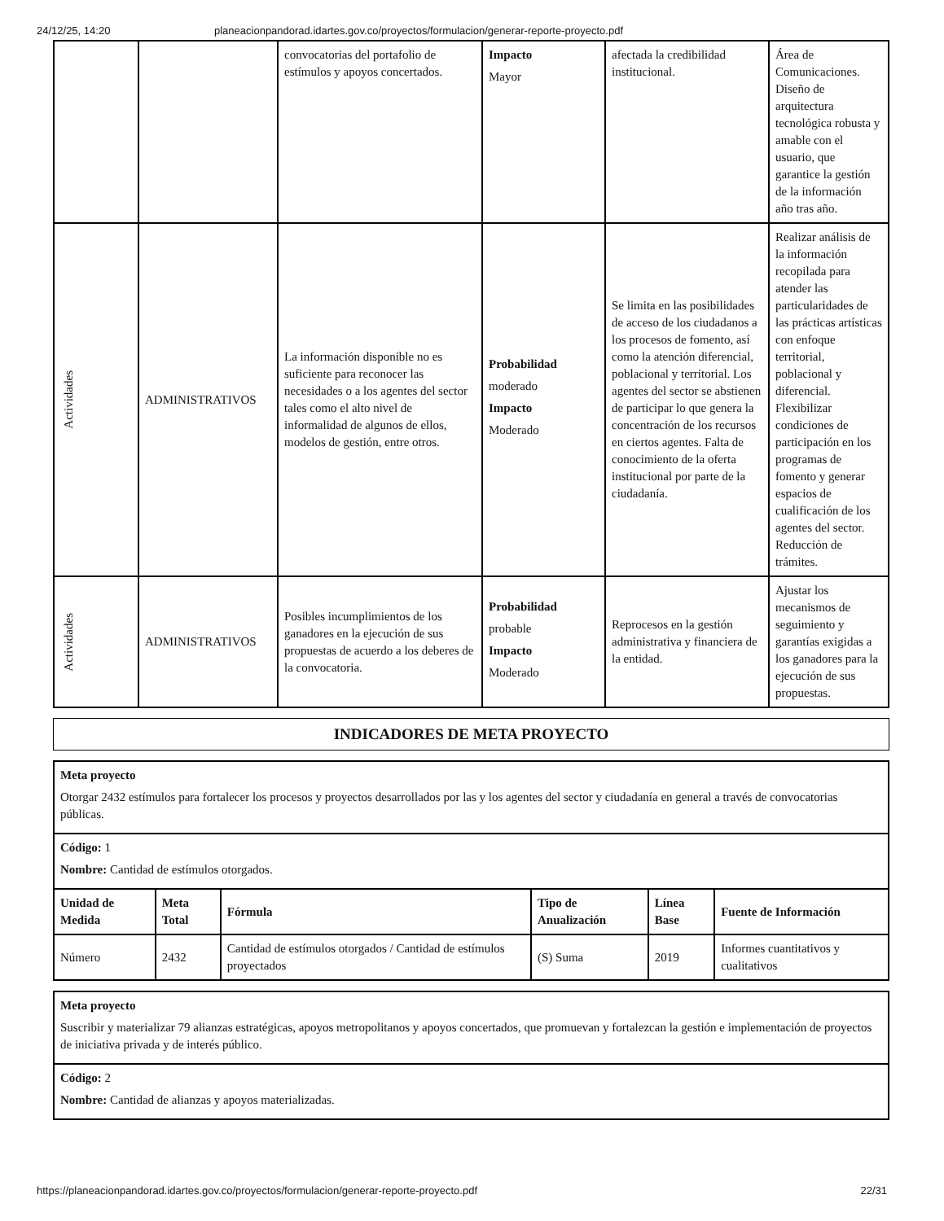24/12/25, 14:20 planeacionpandorad.idartes.gov.co/proyectos/formulacion/generar-reporte-proyecto.pdf
| | | convocatorias del portafolio de estímulos y apoyos concertados. | Impacto Mayor | afectada la credibilidad institucional. | Área de Comunicaciones. Diseño de arquitectura tecnológica robusta y amable con el usuario, que garantice la gestión de la información año tras año. |
| Actividades | ADMINISTRATIVOS | La información disponible no es suficiente para reconocer las necesidades o a los agentes del sector tales como el alto nivel de informalidad de algunos de ellos, modelos de gestión, entre otros. | Probabilidad moderado Impacto Moderado | Se limita en las posibilidades de acceso de los ciudadanos a los procesos de fomento, así como la atención diferencial, poblacional y territorial. Los agentes del sector se abstienen de participar lo que genera la concentración de los recursos en ciertos agentes. Falta de conocimiento de la oferta institucional por parte de la ciudadanía. | Realizar análisis de la información recopilada para atender las particularidades de las prácticas artísticas con enfoque territorial, poblacional y diferencial. Flexibilizar condiciones de participación en los programas de fomento y generar espacios de cualificación de los agentes del sector. Reducción de trámites. |
| Actividades | ADMINISTRATIVOS | Posibles incumplimientos de los ganadores en la ejecución de sus propuestas de acuerdo a los deberes de la convocatoria. | Probabilidad probable Impacto Moderado | Reprocesos en la gestión administrativa y financiera de la entidad. | Ajustar los mecanismos de seguimiento y garantías exigidas a los ganadores para la ejecución de sus propuestas. |
INDICADORES DE META PROYECTO
| Meta proyecto Otorgar 2432 estímulos para fortalecer los procesos y proyectos desarrollados por las y los agentes del sector y ciudadanía en general a través de convocatorias públicas. | | | | | |
| Código: 1 Nombre: Cantidad de estímulos otorgados. | | | | | |
| Unidad de Medida | Meta Total | Fórmula | Tipo de Anualización | Línea Base | Fuente de Información |
| Número | 2432 | Cantidad de estímulos otorgados / Cantidad de estímulos proyectados | (S) Suma | 2019 | Informes cuantitativos y cualitativos |
| Meta proyecto Suscribir y materializar 79 alianzas estratégicas, apoyos metropolitanos y apoyos concertados, que promuevan y fortalezcan la gestión e implementación de proyectos de iniciativa privada y de interés público. |
| Código: 2 Nombre: Cantidad de alianzas y apoyos materializadas. |
https://planeacionpandorad.idartes.gov.co/proyectos/formulacion/generar-reporte-proyecto.pdf 22/31